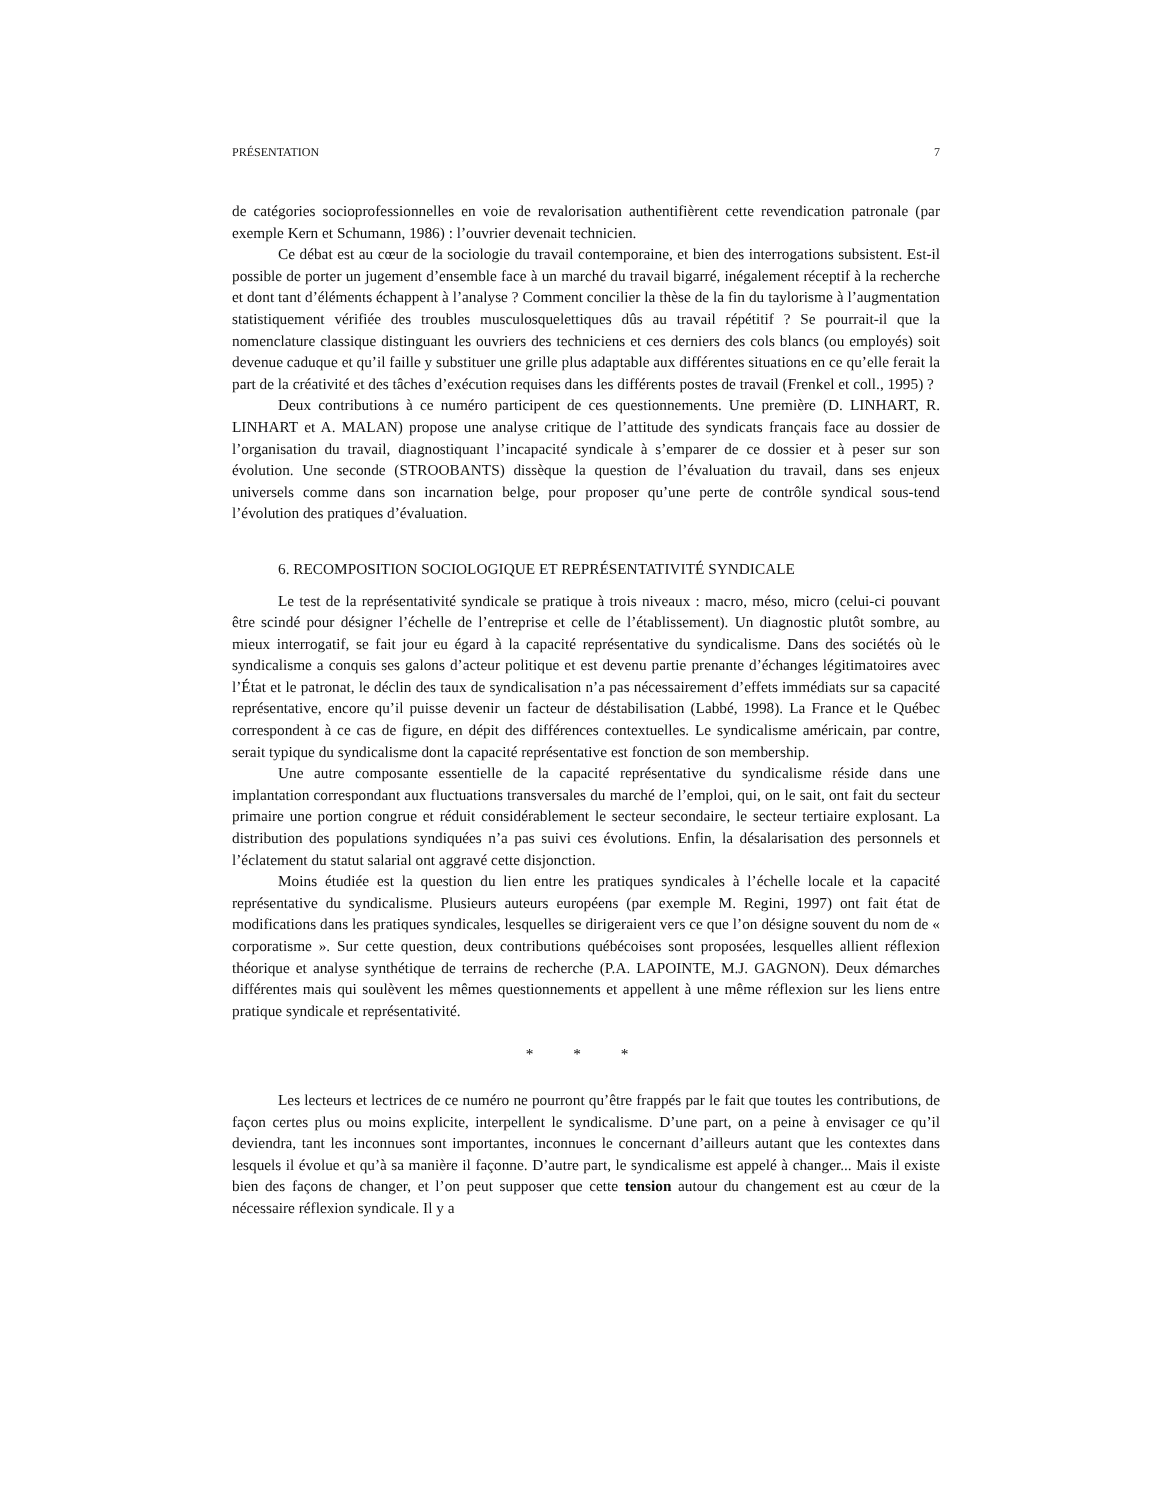PRÉSENTATION 7
de catégories socioprofessionnelles en voie de revalorisation authentifièrent cette revendication patronale (par exemple Kern et Schumann, 1986) : l’ouvrier devenait technicien.
Ce débat est au cœur de la sociologie du travail contemporaine, et bien des interrogations subsistent. Est-il possible de porter un jugement d’ensemble face à un marché du travail bigarré, inégalement réceptif à la recherche et dont tant d’éléments échappent à l’analyse ? Comment concilier la thèse de la fin du taylorisme à l’augmentation statistiquement vérifiée des troubles musculosquelettiques dûs au travail répétitif ? Se pourrait-il que la nomenclature classique distinguant les ouvriers des techniciens et ces derniers des cols blancs (ou employés) soit devenue caduque et qu’il faille y substituer une grille plus adaptable aux différentes situations en ce qu’elle ferait la part de la créativité et des tâches d’exécution requises dans les différents postes de travail (Frenkel et coll., 1995) ?
Deux contributions à ce numéro participent de ces questionnements. Une première (D. LINHART, R. LINHART et A. MALAN) propose une analyse critique de l’attitude des syndicats français face au dossier de l’organisation du travail, diagnostiquant l’incapacité syndicale à s’emparer de ce dossier et à peser sur son évolution. Une seconde (STROOBANTS) dissèque la question de l’évaluation du travail, dans ses enjeux universels comme dans son incarnation belge, pour proposer qu’une perte de contrôle syndical sous-tend l’évolution des pratiques d’évaluation.
6. RECOMPOSITION SOCIOLOGIQUE ET REPRÉSENTATIVITÉ SYNDICALE
Le test de la représentativité syndicale se pratique à trois niveaux : macro, méso, micro (celui-ci pouvant être scindé pour désigner l’échelle de l’entreprise et celle de l’établissement). Un diagnostic plutôt sombre, au mieux interrogatif, se fait jour eu égard à la capacité représentative du syndicalisme. Dans des sociétés où le syndicalisme a conquis ses galons d’acteur politique et est devenu partie prenante d’échanges légitimatoires avec l’État et le patronat, le déclin des taux de syndicalisation n’a pas nécessairement d’effets immédiats sur sa capacité représentative, encore qu’il puisse devenir un facteur de déstabilisation (Labbé, 1998). La France et le Québec correspondent à ce cas de figure, en dépit des différences contextuelles. Le syndicalisme américain, par contre, serait typique du syndicalisme dont la capacité représentative est fonction de son membership.
Une autre composante essentielle de la capacité représentative du syndicalisme réside dans une implantation correspondant aux fluctuations transversales du marché de l’emploi, qui, on le sait, ont fait du secteur primaire une portion congrue et réduit considérablement le secteur secondaire, le secteur tertiaire explosant. La distribution des populations syndiquées n’a pas suivi ces évolutions. Enfin, la désalarisation des personnels et l’éclatement du statut salarial ont aggravé cette disjonction.
Moins étudiée est la question du lien entre les pratiques syndicales à l’échelle locale et la capacité représentative du syndicalisme. Plusieurs auteurs européens (par exemple M. Regini, 1997) ont fait état de modifications dans les pratiques syndicales, lesquelles se dirigeraient vers ce que l’on désigne souvent du nom de « corporatisme ». Sur cette question, deux contributions québécoises sont proposées, lesquelles allient réflexion théorique et analyse synthétique de terrains de recherche (P.A. LAPOINTE, M.J. GAGNON). Deux démarches différentes mais qui soulèvent les mêmes questionnements et appellent à une même réflexion sur les liens entre pratique syndicale et représentativité.
* * *
Les lecteurs et lectrices de ce numéro ne pourront qu’être frappés par le fait que toutes les contributions, de façon certes plus ou moins explicite, interpellent le syndicalisme. D’une part, on a peine à envisager ce qu’il deviendra, tant les inconnues sont importantes, inconnues le concernant d’ailleurs autant que les contextes dans lesquels il évolue et qu’à sa manière il façonne. D’autre part, le syndicalisme est appelé à changer... Mais il existe bien des façons de changer, et l’on peut supposer que cette tension autour du changement est au cœur de la nécessaire réflexion syndicale. Il y a